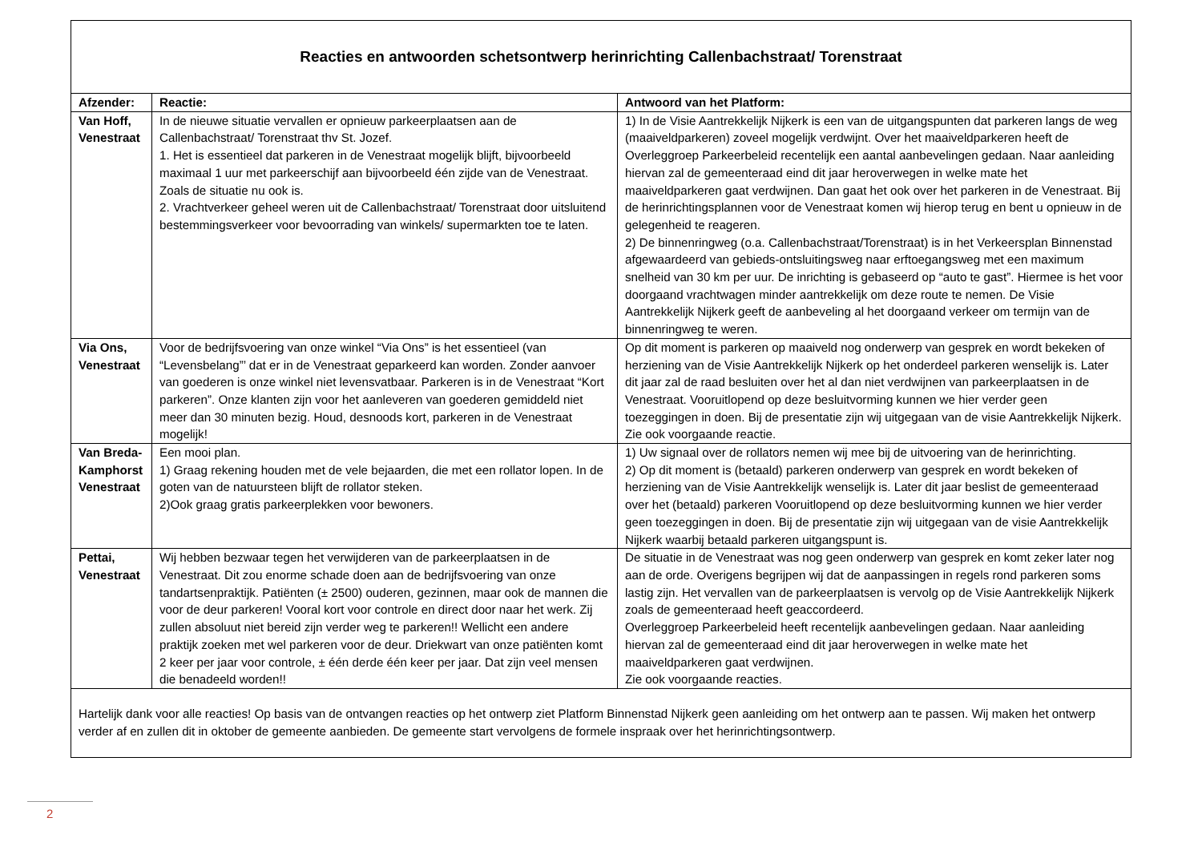| Reacties en antwoorden schetsontwerp herinrichting Callenbachstraat/ Torenstraat | | |
| Afzender: | Reactie: | Antwoord van het Platform: |
| Van Hoff, Venestraat | In de nieuwe situatie vervallen er opnieuw parkeerplaatsen aan de Callenbachstraat/ Torenstraat thv St. Jozef. 1. Het is essentieel dat parkeren in de Venestraat mogelijk blijft, bijvoorbeeld maximaal 1 uur met parkeerschijf aan bijvoorbeeld één zijde van de Venestraat. Zoals de situatie nu ook is. 2. Vrachtverkeer geheel weren uit de Callenbachstraat/ Torenstraat door uitsluitend bestemmingsverkeer voor bevoorrading van winkels/ supermarkten toe te laten. | 1) In de Visie Aantrekkelijk Nijkerk is een van de uitgangspunten dat parkeren langs de weg (maaiveldparkeren) zoveel mogelijk verdwijnt. Over het maaiveldparkeren heeft de Overleggroep Parkeerbeleid recentelijk een aantal aanbevelingen gedaan. Naar aanleiding hiervan zal de gemeenteraad eind dit jaar heroverwegen in welke mate het maaiveldparkeren gaat verdwijnen. Dan gaat het ook over het parkeren in de Venestraat. Bij de herinrichtingsplannen voor de Venestraat komen wij hierop terug en bent u opnieuw in de gelegenheid te reageren. 2) De binnenringweg (o.a. Callenbachstraat/Torenstraat) is in het Verkeersplan Binnenstad afgewaardeerd van gebieds-ontsluitingsweg naar erftoegangsweg met een maximum snelheid van 30 km per uur. De inrichting is gebaseerd op “auto te gast”. Hiermee is het voor doorgaand vrachtwagen minder aantrekkelijk om deze route te nemen. De Visie Aantrekkelijk Nijkerk geeft de aanbeveling al het doorgaand verkeer om termijn van de binnenringweg te weren. |
| Via Ons, Venestraat | Voor de bedrijfsvoering van onze winkel “Via Ons” is het essentieel (van “Levensbelang”’ dat er in de Venestraat geparkeerd kan worden. Zonder aanvoer van goederen is onze winkel niet levensvatbaar. Parkeren is in de Venestraat “Kort parkeren”. Onze klanten zijn voor het aanleveren van goederen gemiddeld niet meer dan 30 minuten bezig. Houd, desnoods kort, parkeren in de Venestraat mogelijk! | Op dit moment is parkeren op maaiveld nog onderwerp van gesprek en wordt bekeken of herziening van de Visie Aantrekkelijk Nijkerk op het onderdeel parkeren wenselijk is. Later dit jaar zal de raad besluiten over het al dan niet verdwijnen van parkeerplaatsen in de Venestraat. Vooruitlopend op deze besluitvorming kunnen we hier verder geen toezeggingen in doen. Bij de presentatie zijn wij uitgegaan van de visie Aantrekkelijk Nijkerk. Zie ook voorgaande reactie. |
| Van Breda-Kamphorst Venestraat | Een mooi plan. 1) Graag rekening houden met de vele bejaarden, die met een rollator lopen. In de goten van de natuursteen blijft de rollator steken. 2)Ook graag gratis parkeerplekken voor bewoners. | 1) Uw signaal over de rollators nemen wij mee bij de uitvoering van de herinrichting. 2) Op dit moment is (betaald) parkeren onderwerp van gesprek en wordt bekeken of herziening van de Visie Aantrekkelijk wenselijk is. Later dit jaar beslist de gemeenteraad over het (betaald) parkeren Vooruitlopend op deze besluitvorming kunnen we hier verder geen toezeggingen in doen. Bij de presentatie zijn wij uitgegaan van de visie Aantrekkelijk Nijkerk waarbij betaald parkeren uitgangspunt is. |
| Pettai, Venestraat | Wij hebben bezwaar tegen het verwijderen van de parkeerplaatsen in de Venestraat. Dit zou enorme schade doen aan de bedrijfsvoering van onze tandartsenpraktijk. Patiënten (± 2500) ouderen, gezinnen, maar ook de mannen die voor de deur parkeren! Vooral kort voor controle en direct door naar het werk. Zij zullen absoluut niet bereid zijn verder weg te parkeren!! Wellicht een andere praktijk zoeken met wel parkeren voor de deur. Driekwart van onze patiënten komt 2 keer per jaar voor controle, ± één derde één keer per jaar. Dat zijn veel mensen die benadeeld worden!! | De situatie in de Venestraat was nog geen onderwerp van gesprek en komt zeker later nog aan de orde. Overigens begrijpen wij dat de aanpassingen in regels rond parkeren soms lastig zijn. Het vervallen van de parkeerplaatsen is vervolg op de Visie Aantrekkelijk Nijkerk zoals de gemeenteraad heeft geaccordeerd. Overleggroep Parkeerbeleid heeft recentelijk aanbevelingen gedaan. Naar aanleiding hiervan zal de gemeenteraad eind dit jaar heroverwegen in welke mate het maaiveldparkeren gaat verdwijnen. Zie ook voorgaande reacties. |
| Hartelijk dank voor alle reacties! Op basis van de ontvangen reacties op het ontwerp ziet Platform Binnenstad Nijkerk geen aanleiding om het ontwerp aan te passen. Wij maken het ontwerp verder af en zullen dit in oktober de gemeente aanbieden. De gemeente start vervolgens de formele inspraak over het herinrichtingsontwerp. | | |
2